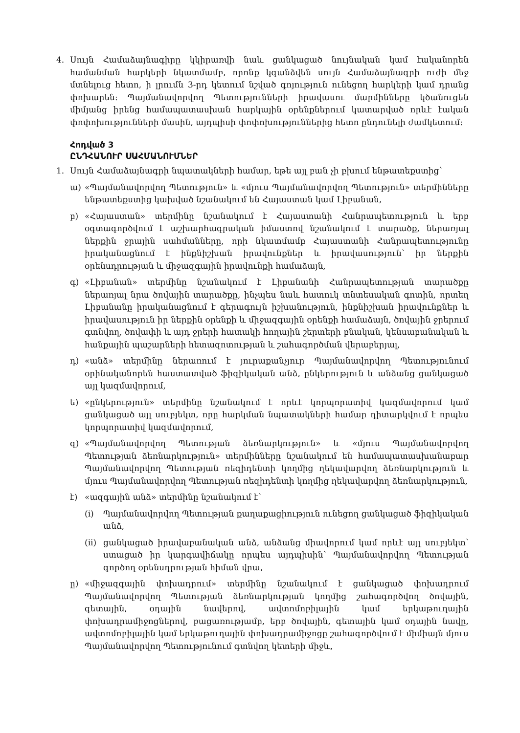4. Սույն Համաձայնագիրը կկիրառվի նաև ցանկացած նույնական կամ էականորեն համանման հարկերի նկատմամբ, որոնք կգանձվեն սույն Համաձայնագրի ուժի մեջ մտնելուց հետո, ի լրումն 3-րդ կետում նշված գոյություն ունեցող հարկերի կամ դրանց փոխարեն: Պայմանավորվող Պետությունների իրավասու մարմինները կծանուցեն միմյանց իրենց համապատասխան հարկային օրենքներում կատարված որևէ էական փոփոխությունների մասին, այդպիսի փոփոխություններից հետո ընդունելի ժամկետում:
Հոդված 3
ԸՆԴՀԱՆՈՒՐ ՍԱՀՄԱՆՈՒՄՆԵՐ
1. Սույն Համաձայնագրի նպատակների համար, եթե այլ բան չի բխում ենթատեքստից՝
ա) «Պայմանավորվող Պետություն» և «մյուս Պայմանավորվող Պետություն» տերմինները ենթատեքստից կախված նշանակում են Հայաստան կամ Լիբանան,
բ) «Հայաստան» տերմինը նշանակում է Հայաստանի Հանրապետություն և երբ օգտագործվում է աշխարհագրական իմաստով նշանակում է տարածք, ներառյալ ներքին ջրային սահմանները, որի նկատմամբ Հայաստանի Հանրապետությունը իրականացնում է ինքնիշխան իրավունքներ և իրավասություն՝ իր ներքին օրենսդրության և միջազգային իրավունքի համաձայն,
գ) «Լիբանան» տերմինը նշանակում է Լիբանանի Հանրապետության տարածքը ներառյալ նրա ծովային տարածքը, ինչպես նաև հատուկ տնտեսական գոտին, որտեղ Լիբանանը իրականացնում է գերագույն իշխանություն, ինքնիշխան իրավունքներ և իրավասություն իր ներքին օրենքի և միջազգային օրենքի համաձայն, ծովային ջրերում գտնվող, ծովափի և այդ ջրերի հատակի հողային շերտերի բնական, կենսաբանական և հանքային պաշարների հետազոտության և շահագործման վերաբերյալ,
դ) «անձ» տերմինը ներառում է յուրաքանչյուր Պայմանավորվող Պետությունում օրինականորեն հաստատված ֆիզիկական անձ, ընկերություն և անձանց ցանկացած այլ կազմավորում,
ե) «ընկերություն» տերմինը նշանակում է որևէ կորպորատիվ կազմավորում կամ ցանկացած այլ սուբյեկտ, որը հարկման նպատակների համար դիտարկվում է որպես կորպորատիվ կազմավորում,
զ) «Պայմանավորվող Պետության ձեռնարկություն» և «մյուս Պայմանավորվող Պետության ձեռնարկություն» տերմինները նշանակում են համապատասխանաբար Պայմանավորվող Պետության ռեզիդենտի կողմից ղեկավարվող ձեռնարկություն և մյուս Պայմանավորվող Պետության ռեզիդենտի կողմից ղեկավարվող ձեռնարկություն,
է) «ազգային անձ» տերմինը նշանակում է՝
(i) Պայմանավորվող Պետության քաղաքացիություն ունեցող ցանկացած ֆիզիկական անձ,
(ii) ցանկացած իրավաբանական անձ, անձանց միավորում կամ որևէ այլ սուբյեկտ՝ ստացած իր կարգավիճակը որպես այդպիսին՝ Պայմանավորվող Պետության գործող օրենսդրության հիման վրա,
ը) «միջազգային փոխադրում» տերմինը նշանակում է ցանկացած փոխադրում Պայմանավորվող Պետության ձեռնարկության կողմից շահագործվող ծովային, գետային, օդային նավերով, ավտոմոբիլային կամ երկաթուղային փոխադրամիջոցներով, բացառությամբ, երբ ծովային, գետային կամ օդային նավը, ավտոմոբիլային կամ երկաթուղային փոխադրամիջոցը շահագործվում է միմիայն մյուս Պայմանավորվող Պետությունում գտնվող կետերի միջև,